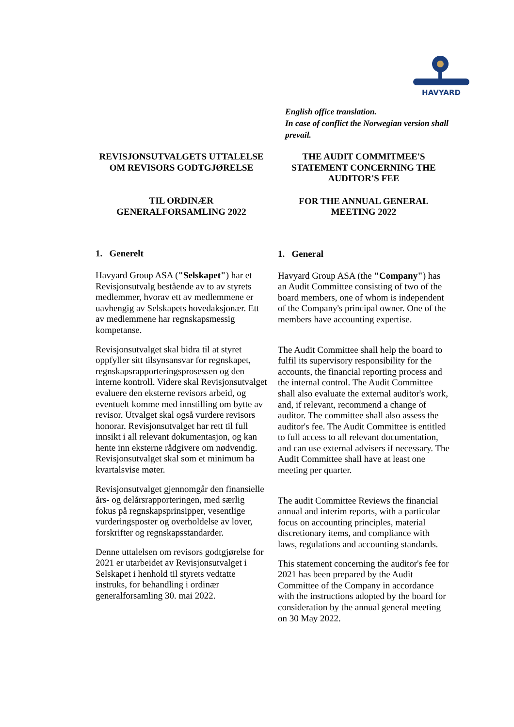HAVYARD
English office translation.
In case of conflict the Norwegian version shall prevail.
REVISJONSUTVALGETS UTTALELSE OM REVISORS GODTGJØRELSE
TIL ORDINÆR GENERALFORSAMLING 2022
1. Generelt
Havyard Group ASA ("Selskapet") har et Revisjonsutvalg bestående av to av styrets medlemmer, hvorav ett av medlemmene er uavhengig av Selskapets hovedaksjonær. Ett av medlemmene har regnskapsmessig kompetanse.
Revisjonsutvalget skal bidra til at styret oppfyller sitt tilsynsansvar for regnskapet, regnskapsrapporteringsprosessen og den interne kontroll. Videre skal Revisjonsutvalget evaluere den eksterne revisors arbeid, og eventuelt komme med innstilling om bytte av revisor. Utvalget skal også vurdere revisors honorar. Revisjonsutvalget har rett til full innsikt i all relevant dokumentasjon, og kan hente inn eksterne rådgivere om nødvendig. Revisjonsutvalget skal som et minimum ha kvartalsvise møter.
Revisjonsutvalget gjennomgår den finansielle års- og delårsrapporteringen, med særlig fokus på regnskapsprinsipper, vesentlige vurderingsposter og overholdelse av lover, forskrifter og regnskapsstandarder.
Denne uttalelsen om revisors godtgjørelse for 2021 er utarbeidet av Revisjonsutvalget i Selskapet i henhold til styrets vedtatte instruks, for behandling i ordinær generalforsamling 30. mai 2022.
THE AUDIT COMMITMEE'S STATEMENT CONCERNING THE AUDITOR'S FEE
FOR THE ANNUAL GENERAL MEETING 2022
1. General
Havyard Group ASA (the "Company") has an Audit Committee consisting of two of the board members, one of whom is independent of the Company's principal owner. One of the members have accounting expertise.
The Audit Committee shall help the board to fulfil its supervisory responsibility for the accounts, the financial reporting process and the internal control. The Audit Committee shall also evaluate the external auditor's work, and, if relevant, recommend a change of auditor. The committee shall also assess the auditor's fee. The Audit Committee is entitled to full access to all relevant documentation, and can use external advisers if necessary. The Audit Committee shall have at least one meeting per quarter.
The audit Committee Reviews the financial annual and interim reports, with a particular focus on accounting principles, material discretionary items, and compliance with laws, regulations and accounting standards.
This statement concerning the auditor's fee for 2021 has been prepared by the Audit Committee of the Company in accordance with the instructions adopted by the board for consideration by the annual general meeting on 30 May 2022.